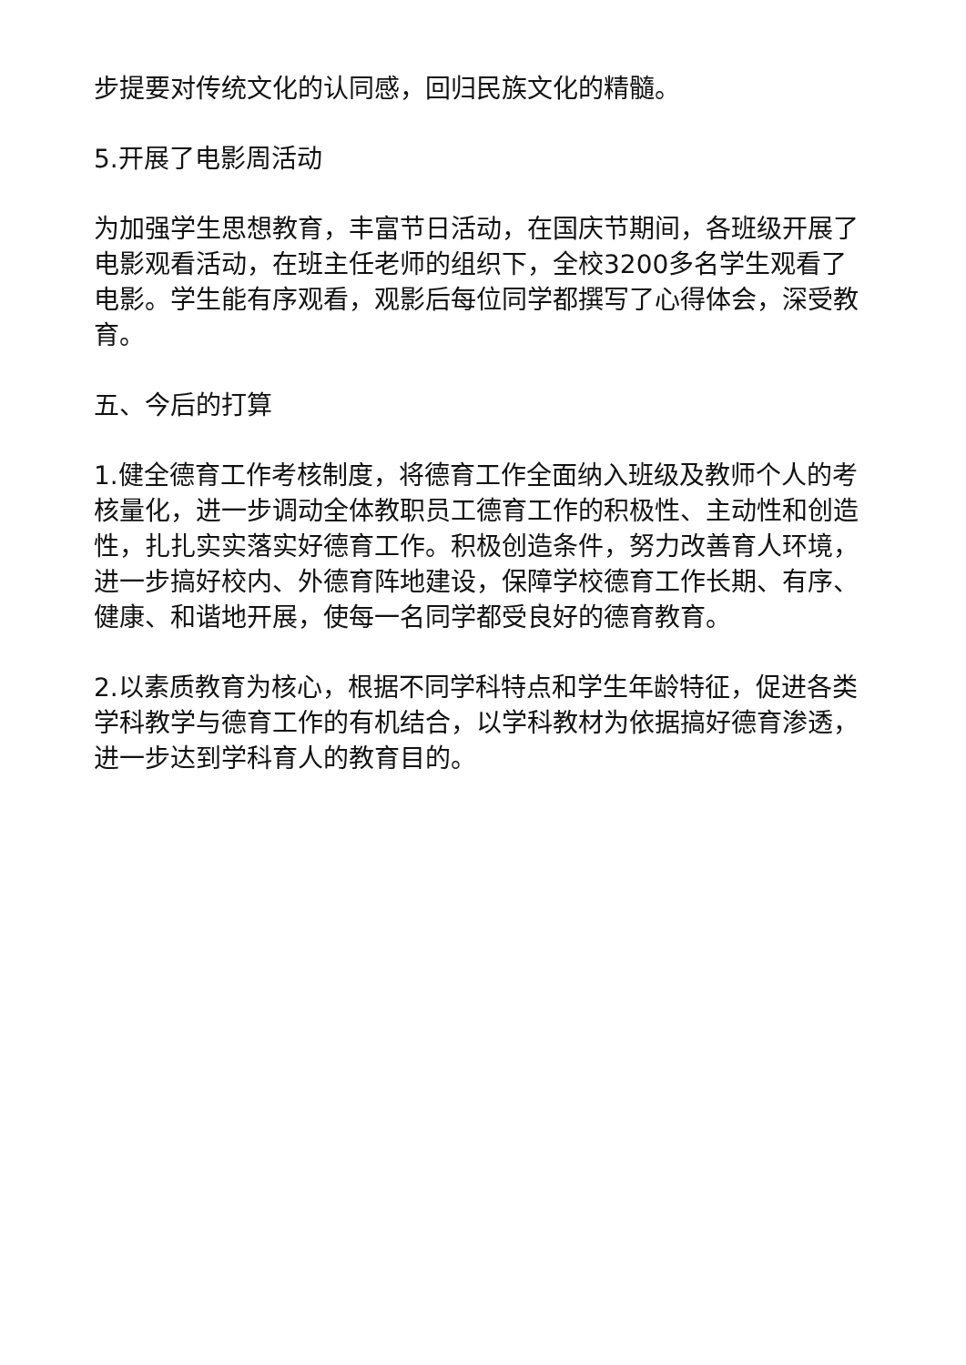步提要对传统文化的认同感，回归民族文化的精髓。
5.开展了电影周活动
为加强学生思想教育，丰富节日活动，在国庆节期间，各班级开展了电影观看活动，在班主任老师的组织下，全校3200多名学生观看了电影。学生能有序观看，观影后每位同学都撰写了心得体会，深受教育。
五、今后的打算
1.健全德育工作考核制度，将德育工作全面纳入班级及教师个人的考核量化，进一步调动全体教职员工德育工作的积极性、主动性和创造性，扎扎实实落实好德育工作。积极创造条件，努力改善育人环境，进一步搞好校内、外德育阵地建设，保障学校德育工作长期、有序、健康、和谐地开展，使每一名同学都受良好的德育教育。
2.以素质教育为核心，根据不同学科特点和学生年龄特征，促进各类学科教学与德育工作的有机结合，以学科教材为依据搞好德育渗透，进一步达到学科育人的教育目的。